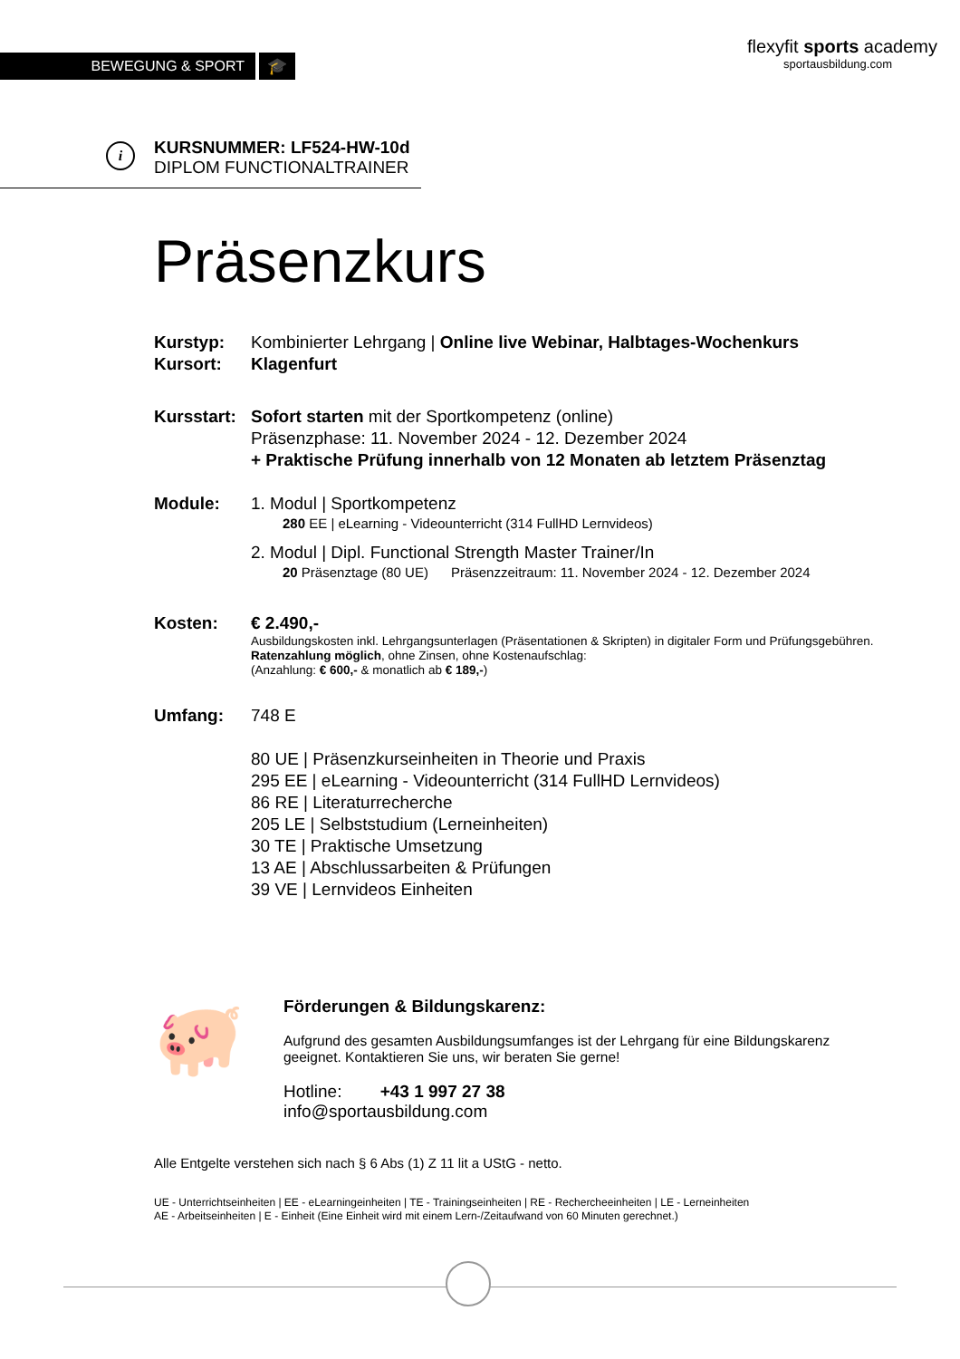BEWEGUNG & SPORT 🎓
flexyfit sports academy
sportausbildung.com
i
KURSNUMMER: LF524-HW-10d
DIPLOM FUNCTIONALTRAINER
Präsenzkurs
Kurstyp: Kombinierter Lehrgang | Online live Webinar, Halbtages-Wochenkurs
Kursort: Klagenfurt
Kursstart:
Sofort starten mit der Sportkompetenz (online)
Präsenzphase: 11. November 2024 - 12. Dezember 2024
+ Praktische Prüfung innerhalb von 12 Monaten ab letztem Präsenztag
Module: 1. Modul | Sportkompetenz
280 EE | eLearning - Videounterricht (314 FullHD Lernvideos)
2. Modul | Dipl. Functional Strength Master Trainer/In
20 Präsenztage (80 UE) Präsenzzeitraum: 11. November 2024 - 12. Dezember 2024
Kosten: € 2.490,-
Ausbildungskosten inkl. Lehrgangsunterlagen (Präsentationen & Skripten) in digitaler Form und Prüfungsgebühren. Ratenzahlung möglich, ohne Zinsen, ohne Kostenaufschlag:
(Anzahlung: € 600,- & monatlich ab € 189,-)
Umfang: 748 E
80 UE | Präsenzkurseinheiten in Theorie und Praxis
295 EE | eLearning - Videounterricht (314 FullHD Lernvideos)
86 RE | Literaturrecherche
205 LE | Selbststudium (Lerneinheiten)
30 TE | Praktische Umsetzung
13 AE | Abschlussarbeiten & Prüfungen
39 VE | Lernvideos Einheiten
🐖
Förderungen & Bildungskarenz:
Aufgrund des gesamten Ausbildungsumfanges ist der Lehrgang für eine Bildungskarenz geeignet. Kontaktieren Sie uns, wir beraten Sie gerne!
Hotline: +43 1 997 27 38
info@sportausbildung.com
Alle Entgelte verstehen sich nach § 6 Abs (1) Z 11 lit a UStG - netto.
UE - Unterrichtseinheiten | EE - eLearningeinheiten | TE - Trainingseinheiten | RE - Rechercheeinheiten | LE - Lerneinheiten
AE - Arbeitseinheiten | E - Einheit (Eine Einheit wird mit einem Lern-/Zeitaufwand von 60 Minuten gerechnet.)